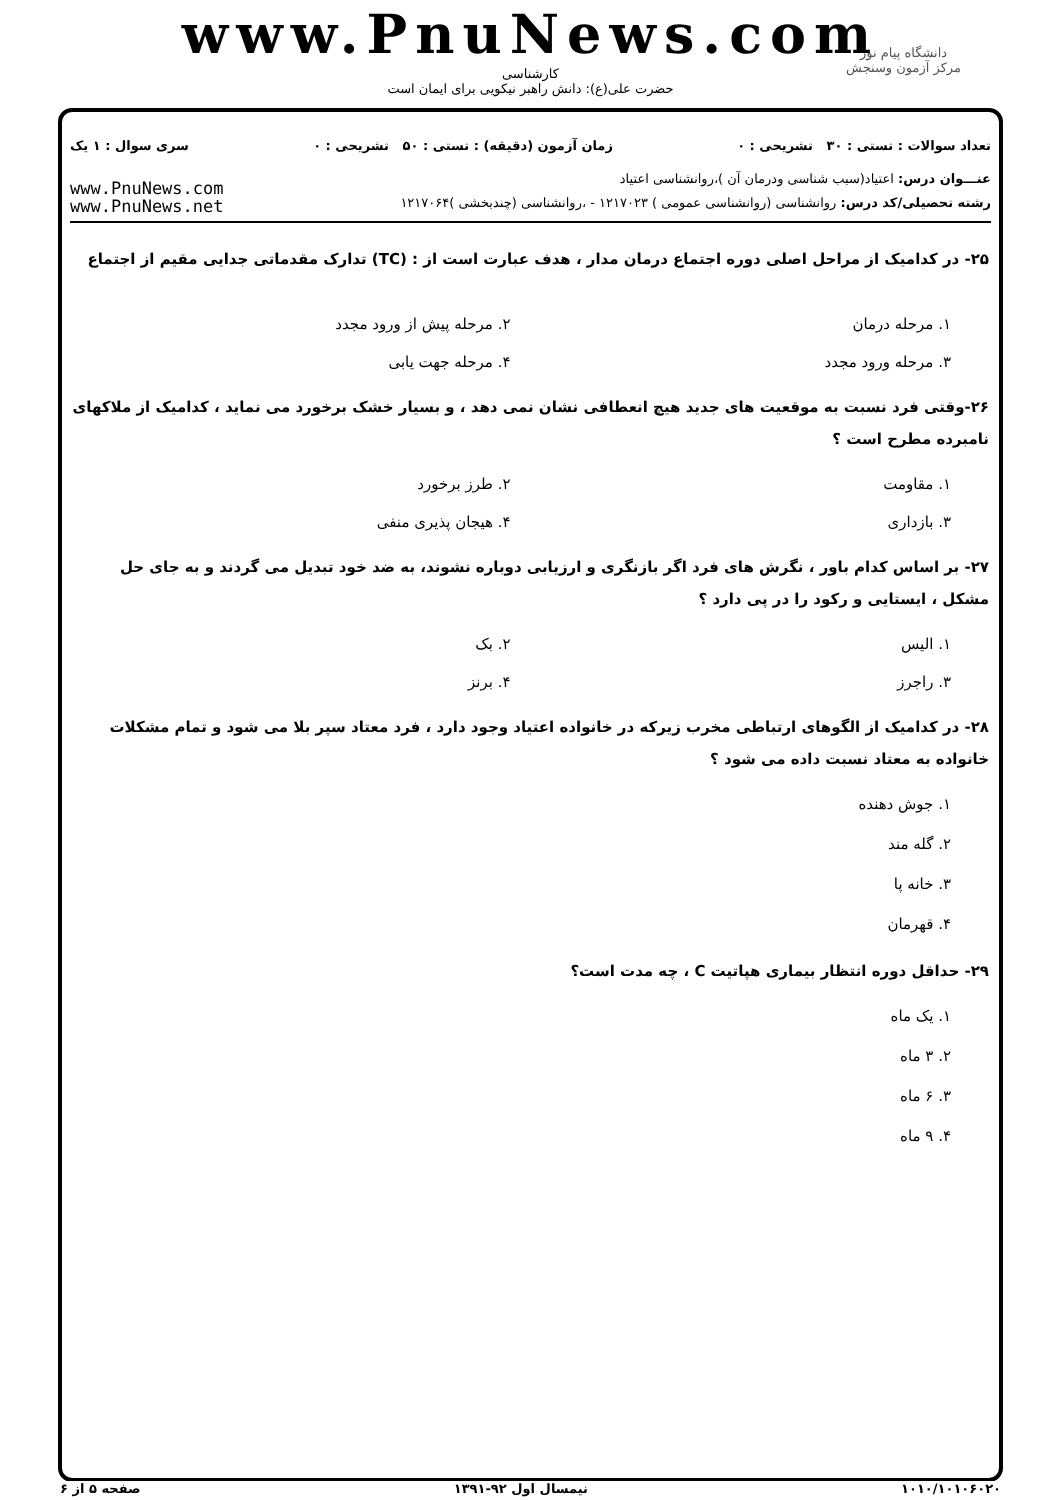www.PnuNews.com
کارشناسی
حضرت علی(ع): دانش راهبر نیکویی برای ایمان است
دانشگاه پیام نور
مرکز آزمون وسنجش
تعداد سوالات : تستی : ۳۰ تشریحی : ۰ زمان آزمون (دقیقه) : تستی : ۵۰ تشریحی : ۰ سری سوال : ۱ یک
عنـــوان درس: اعتیاد(سبب شناسی ودرمان آن )،روانشناسی اعتیاد
رشته تحصیلی/کد درس: روانشناسی (روانشناسی عمومی ) ۱۲۱۷۰۲۳ - ،روانشناسی (چندبخشی )۱۲۱۷۰۶۴
www.PnuNews.com
www.PnuNews.net
۲۵- در کدامیک از مراحل اصلی دوره اجتماع درمان مدار ، هدف عبارت است از : (TC) تدارک مقدماتی جدایی مقیم از اجتماع
۱. مرحله درمان
۲. مرحله پیش از ورود مجدد
۳. مرحله ورود مجدد
۴. مرحله جهت یابی
۲۶-وقتی فرد نسبت به موقعیت های جدید هیچ انعطافی نشان نمی دهد ، و بسیار خشک برخورد می نماید ، کدامیک از ملاکهای نامبرده مطرح است ؟
۱. مقاومت
۲. طرز برخورد
۳. بازداری
۴. هیجان پذیری منفی
۲۷- بر اساس کدام باور ، نگرش های فرد اگر بازنگری و ارزیابی دوباره نشوند، به ضد خود تبدیل می گردند و به جای حل مشکل ، ایستایی و رکود را در پی دارد ؟
۱. الیس
۲. بک
۳. راجرز
۴. برنز
۲۸- در کدامیک از الگوهای ارتباطی مخرب زیرکه در خانواده اعتیاد وجود دارد ، فرد معتاد سپر بلا می شود و تمام مشکلات خانواده به معتاد نسبت داده می شود ؟
۱. جوش دهنده
۲. گله مند
۳. خانه پا
۴. قهرمان
۲۹- حداقل دوره انتظار بیماری هپاتیت C ، چه مدت است؟
۱. یک ماه
۲. ۳ ماه
۳. ۶ ماه
۴. ۹ ماه
۱۰۱۰/۱۰۱۰۶۰۲۰ نیمسال اول ۹۲-۱۳۹۱ صفحه ۵ از ۶